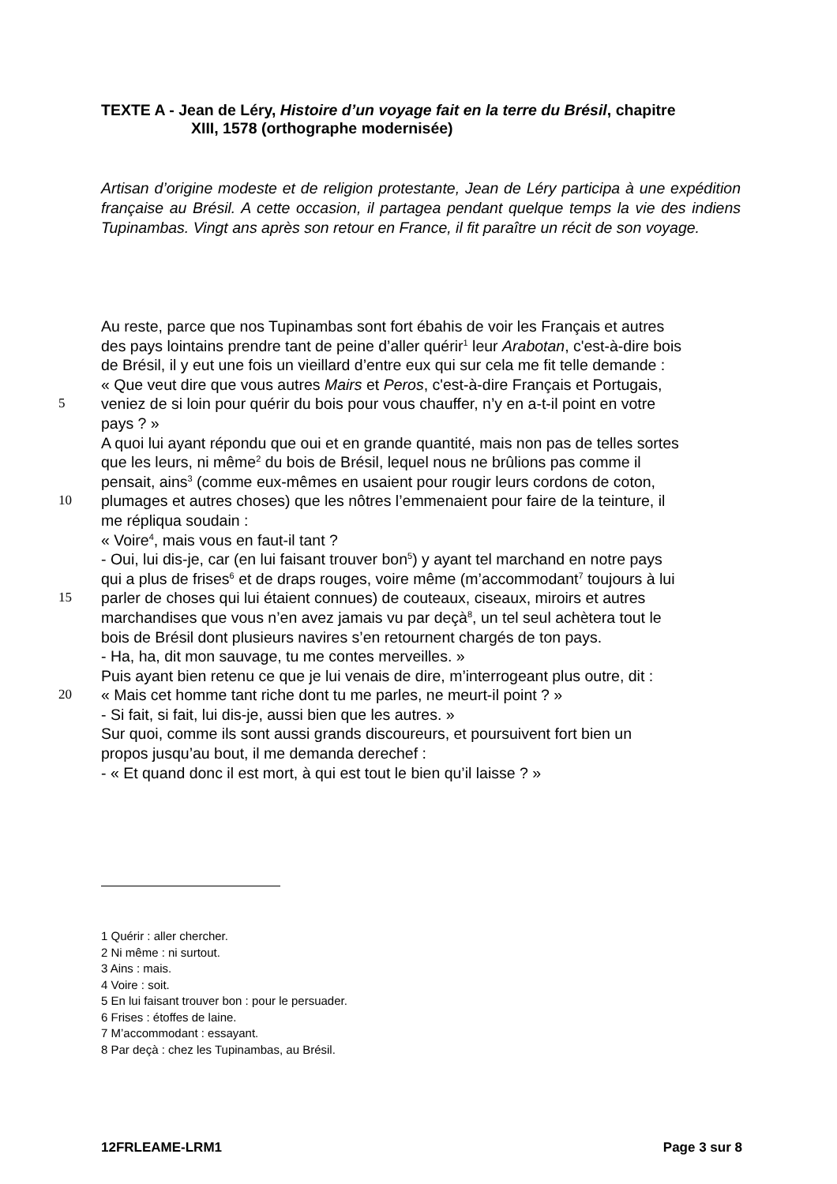TEXTE A - Jean de Léry, Histoire d’un voyage fait en la terre du Brésil, chapitre
XIII, 1578 (orthographe modernisée)
Artisan d’origine modeste et de religion protestante, Jean de Léry participa à une expédition française au Brésil. A cette occasion, il partagea pendant quelque temps la vie des indiens Tupinambas. Vingt ans après son retour en France, il fit paraître un récit de son voyage.
Au reste, parce que nos Tupinambas sont fort ébahis de voir les Français et autres
des pays lointains prendre tant de peine d’aller quérir<sup>1</sup> leur Arabotan, c'est-à-dire bois
de Brésil, il y eut une fois un vieillard d’entre eux qui sur cela me fit telle demande :
« Que veut dire que vous autres Mairs et Peros, c'est-à-dire Français et Portugais,
5 veniez de si loin pour quérir du bois pour vous chauffer, n’y en a-t-il point en votre
pays ? »
A quoi lui ayant répondu que oui et en grande quantité, mais non pas de telles sortes
que les leurs, ni même<sup>2</sup> du bois de Brésil, lequel nous ne brûlions pas comme il
pensait, ains<sup>3</sup> (comme eux-mêmes en usaient pour rougir leurs cordons de coton,
10 plumages et autres choses) que les nôtres l’emmenaient pour faire de la teinture, il
me répliqua soudain :
« Voire<sup>4</sup>, mais vous en faut-il tant ?
- Oui, lui dis-je, car (en lui faisant trouver bon<sup>5</sup>) y ayant tel marchand en notre pays
qui a plus de frises<sup>6</sup> et de draps rouges, voire même (m’accommodant<sup>7</sup> toujours à lui
15 parler de choses qui lui étaient connues) de couteaux, ciseaux, miroirs et autres
marchandises que vous n’en avez jamais vu par deçà<sup>8</sup>, un tel seul achètera tout le
bois de Brésil dont plusieurs navires s’en retournent chargés de ton pays.
- Ha, ha, dit mon sauvage, tu me contes merveilles. »
Puis ayant bien retenu ce que je lui venais de dire, m’interrogeant plus outre, dit :
20 « Mais cet homme tant riche dont tu me parles, ne meurt-il point ? »
- Si fait, si fait, lui dis-je, aussi bien que les autres. »
Sur quoi, comme ils sont aussi grands discoureurs, et poursuivent fort bien un
propos jusqu’au bout, il me demanda derechef :
- « Et quand donc il est mort, à qui est tout le bien qu’il laisse ? »
1 Quérir : aller chercher.
2 Ni même : ni surtout.
3 Ains : mais.
4 Voire : soit.
5 En lui faisant trouver bon : pour le persuader.
6 Frises : étoffes de laine.
7 M’accommodant : essayant.
8 Par deçà : chez les Tupinambas, au Brésil.
12FRLEAME-LRM1 Page 3 sur 8